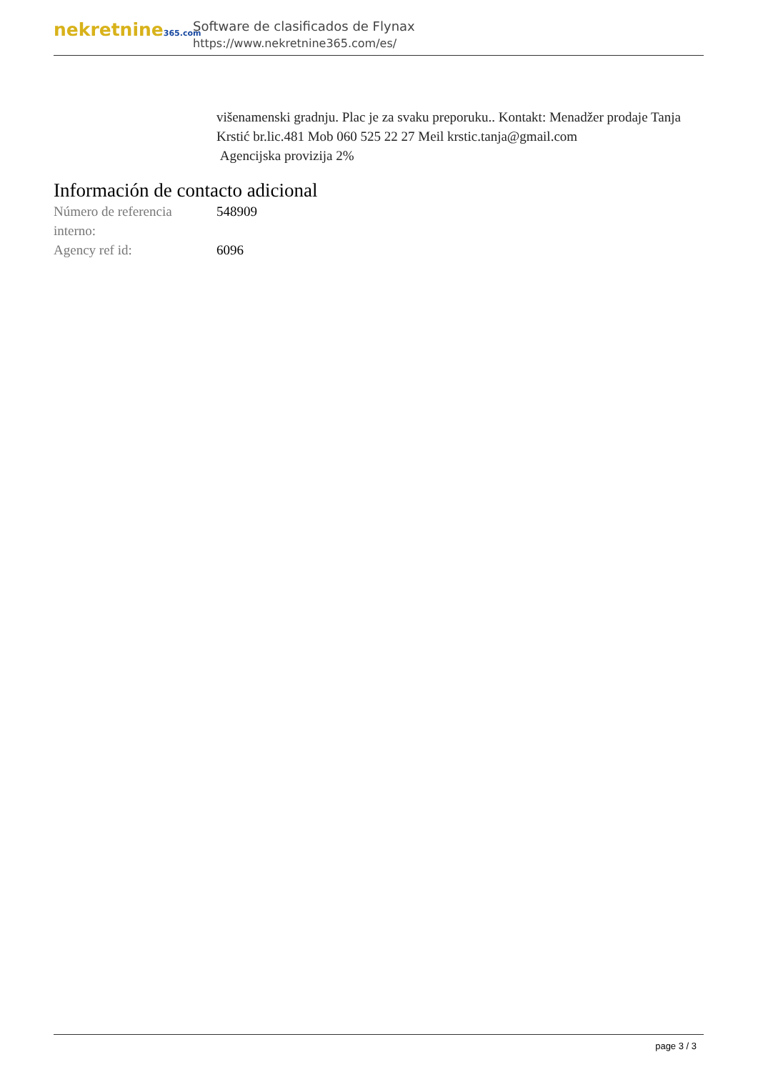nekretnine365.com
Software de clasificados de Flynax
https://www.nekretnine365.com/es/
višenamenski gradnju. Plac je za svaku preporuku.. Kontakt: Menadžer prodaje Tanja Krstić br.lic.481 Mob 060 525 22 27 Meil krstic.tanja@gmail.com
Agencijska provizija 2%
Información de contacto adicional
| Número de referencia interno: | 548909 |
| Agency ref id: | 6096 |
page 3 / 3